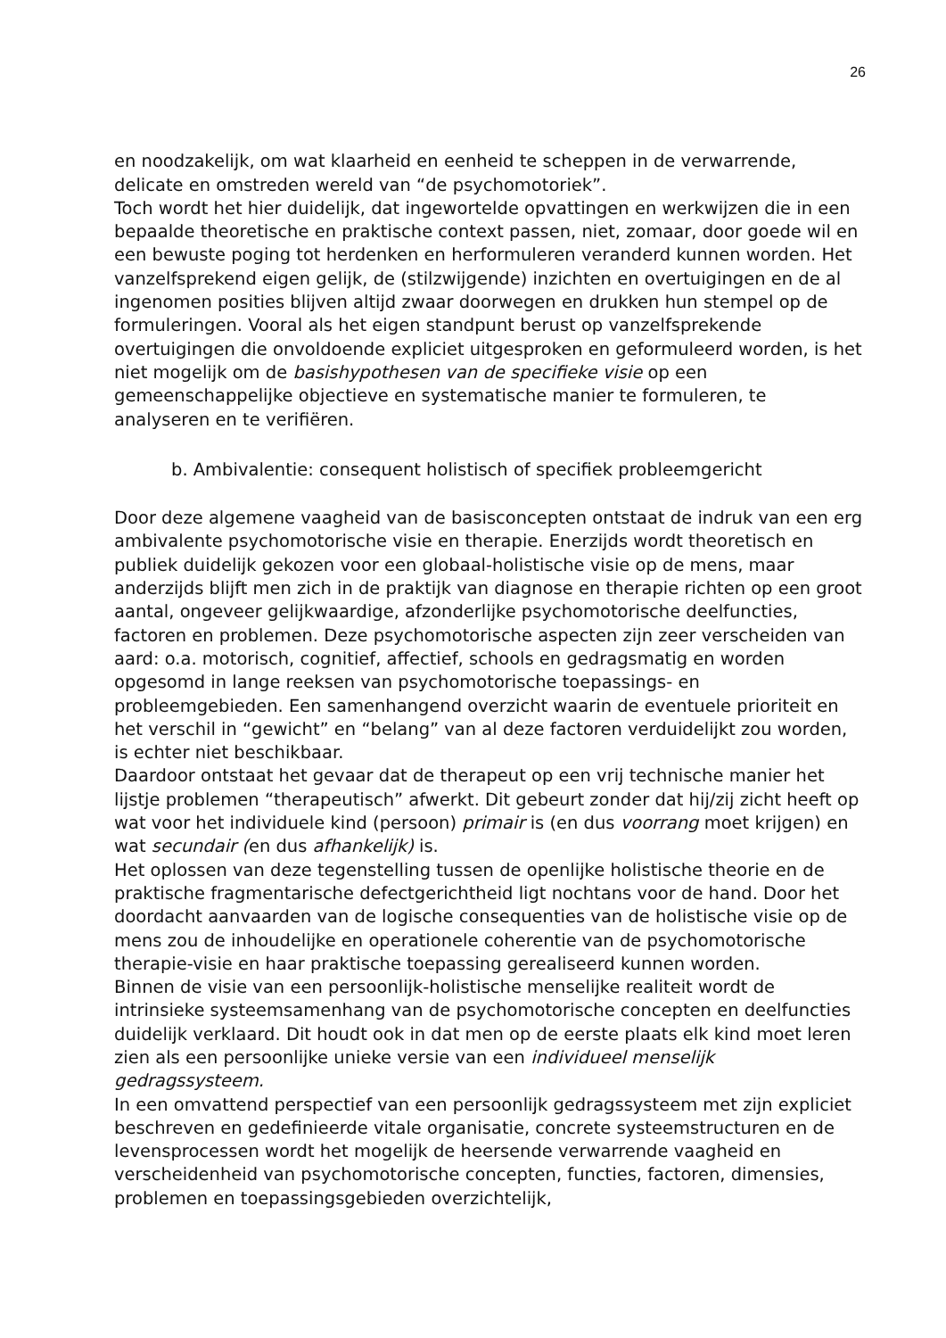26
en noodzakelijk, om wat klaarheid en eenheid te scheppen in de verwarrende, delicate en omstreden wereld van “de psychomotoriek”.
Toch wordt het hier duidelijk, dat ingewortelde opvattingen en werkwijzen die in een bepaalde theoretische en praktische context passen, niet, zomaar, door goede wil en een bewuste poging tot herdenken en herformuleren veranderd kunnen worden. Het vanzelfsprekend eigen gelijk, de (stilzwijgende) inzichten en overtuigingen en de al ingenomen posities blijven altijd zwaar doorwegen en drukken hun stempel op de formuleringen. Vooral als het eigen standpunt berust op vanzelfsprekende overtuigingen die onvoldoende expliciet uitgesproken en geformuleerd worden, is het niet mogelijk om de basishypothesen van de specifieke visie op een gemeenschappelijke objectieve en systematische manier te formuleren, te analyseren en te verifiëren.
b. Ambivalentie: consequent holistisch of specifiek probleemgericht
Door deze algemene vaagheid van de basisconcepten ontstaat de indruk van een erg ambivalente psychomotorische visie en therapie. Enerzijds wordt theoretisch en publiek duidelijk gekozen voor een globaal-holistische visie op de mens, maar anderzijds blijft men zich in de praktijk van diagnose en therapie richten op een groot aantal, ongeveer gelijkwaardige, afzonderlijke psychomotorische deelfuncties, factoren en problemen. Deze psychomotorische aspecten zijn zeer verscheiden van aard: o.a. motorisch, cognitief, affectief, schools en gedragsmatig en worden opgesomd in lange reeksen van psychomotorische toepassings- en probleemgebieden. Een samenhangend overzicht waarin de eventuele prioriteit en het verschil in “gewicht” en “belang” van al deze factoren verduidelijkt zou worden, is echter niet beschikbaar.
Daardoor ontstaat het gevaar dat de therapeut op een vrij technische manier het lijstje problemen “therapeutisch” afwerkt. Dit gebeurt zonder dat hij/zij zicht heeft op wat voor het individuele kind (persoon) primair is (en dus voorrang moet krijgen) en wat secundair (en dus afhankelijk) is.
Het oplossen van deze tegenstelling tussen de openlijke holistische theorie en de praktische fragmentarische defectgerichtheid ligt nochtans voor de hand. Door het doordacht aanvaarden van de logische consequenties van de holistische visie op de mens zou de inhoudelijke en operationele coherentie van de psychomotorische therapie-visie en haar praktische toepassing gerealiseerd kunnen worden.
Binnen de visie van een persoonlijk-holistische menselijke realiteit wordt de intrinsieke systeemsamenhang van de psychomotorische concepten en deelfuncties duidelijk verklaard. Dit houdt ook in dat men op de eerste plaats elk kind moet leren zien als een persoonlijke unieke versie van een individueel menselijk gedragssysteem.
In een omvattend perspectief van een persoonlijk gedragssysteem met zijn expliciet beschreven en gedefinieerde vitale organisatie, concrete systeemstructuren en de levensprocessen wordt het mogelijk de heersende verwarrende vaagheid en verscheidenheid van psychomotorische concepten, functies, factoren, dimensies, problemen en toepassingsgebieden overzichtelijk,